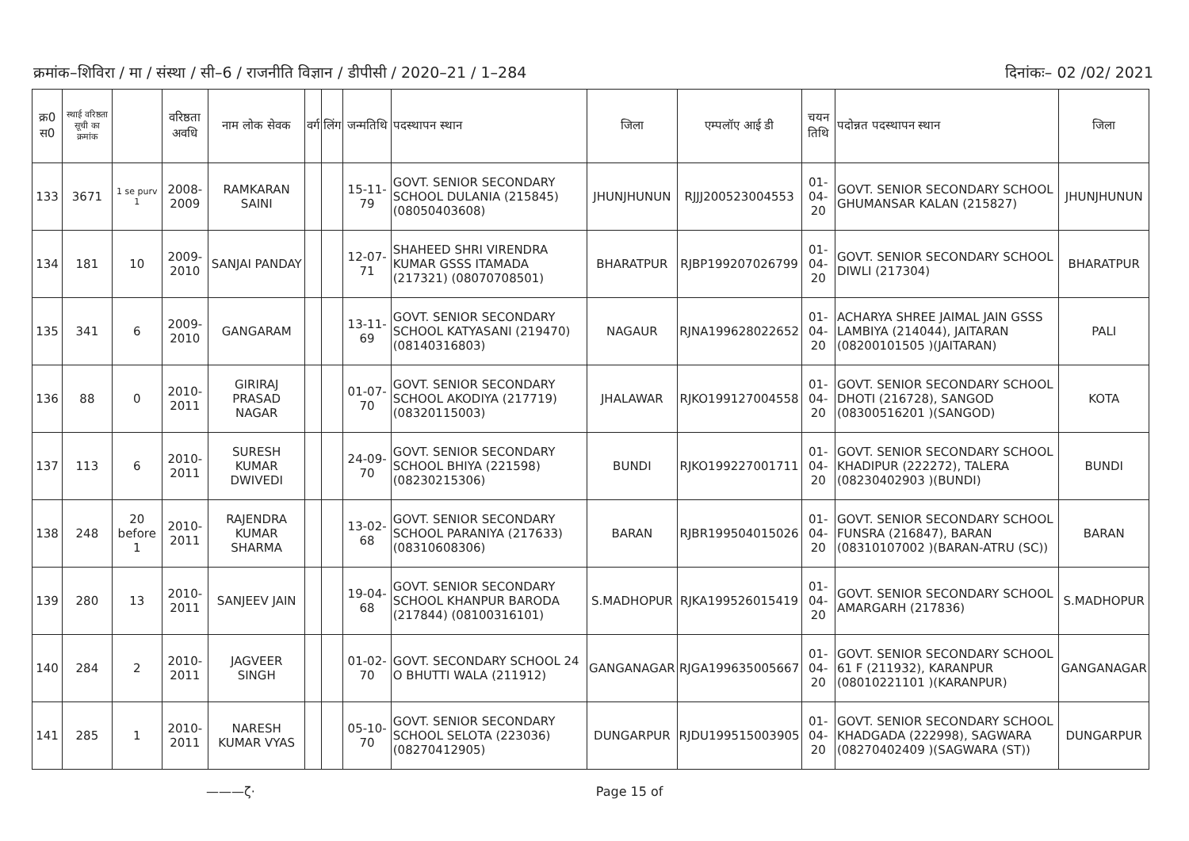क्रमांक–शिविरा / मा / संस्था / सी–6 / राजनीति विज्ञान / डीपीसी / 2020–21 / 1–284
दिनांकः– 02 /02/ 2021
| क्र0 स0 | स्थाई वरिष्ठता सूची का क्रमांक | | वरिष्ठता अवधि | नाम लोक सेवक | वर्ग | लिंग | जन्मतिथि | पदस्थापन स्थान | जिला | एम्पलॉए आई डी | चयन तिथि | पदोन्नत पदस्थापन स्थान | जिला |
| --- | --- | --- | --- | --- | --- | --- | --- | --- | --- | --- | --- | --- | --- |
| 133 | 3671 | 1 se purv 1 | 2008-2009 | RAMKARAN SAINI | | | 15-11-79 | GOVT. SENIOR SECONDARY SCHOOL DULANIA (215845) (08050403608) | JHUNJHUNUN | RJJJ200523004553 | 01-04-20 | GOVT. SENIOR SECONDARY SCHOOL GHUMANSAR KALAN (215827) | JHUNJHUNUN |
| 134 | 181 | 10 | 2009-2010 | SANJAI PANDAY | | | 12-07-71 | SHAHEED SHRI VIRENDRA KUMAR GSSS ITAMADA (217321) (08070708501) | BHARATPUR | RJBP199207026799 | 01-04-20 | GOVT. SENIOR SECONDARY SCHOOL DIWLI (217304) | BHARATPUR |
| 135 | 341 | 6 | 2009-2010 | GANGARAM | | | 13-11-69 | GOVT. SENIOR SECONDARY SCHOOL KATYASANI (219470) (08140316803) | NAGAUR | RJNA199628022652 | 01-04-20 | ACHARYA SHREE JAIMAL JAIN GSSS LAMBIYA (214044), JAITARAN (08200101505 )(JAITARAN) | PALI |
| 136 | 88 | 0 | 2010-2011 | GIRIRAJ PRASAD NAGAR | | | 01-07-70 | GOVT. SENIOR SECONDARY SCHOOL AKODIYA (217719) (08320115003) | JHALAWAR | RJKO199127004558 | 01-04-20 | GOVT. SENIOR SECONDARY SCHOOL DHOTI (216728), SANGOD (08300516201 )(SANGOD) | KOTA |
| 137 | 113 | 6 | 2010-2011 | SURESH KUMAR DWIVEDI | | | 24-09-70 | GOVT. SENIOR SECONDARY SCHOOL BHIYA (221598) (08230215306) | BUNDI | RJKO199227001711 | 01-04-20 | GOVT. SENIOR SECONDARY SCHOOL KHADIPUR (222272), TALERA (08230402903 )(BUNDI) | BUNDI |
| 138 | 248 | 20 before 1 | 2010-2011 | RAJENDRA KUMAR SHARMA | | | 13-02-68 | GOVT. SENIOR SECONDARY SCHOOL PARANIYA (217633) (08310608306) | BARAN | RJBR199504015026 | 01-04-20 | GOVT. SENIOR SECONDARY SCHOOL FUNSRA (216847), BARAN (08310107002 )(BARAN-ATRU (SC)) | BARAN |
| 139 | 280 | 13 | 2010-2011 | SANJEEV JAIN | | | 19-04-68 | GOVT. SENIOR SECONDARY SCHOOL KHANPUR BARODA (217844) (08100316101) | S.MADHOPUR | RJKA199526015419 | 01-04-20 | GOVT. SENIOR SECONDARY SCHOOL AMARGARH (217836) | S.MADHOPUR |
| 140 | 284 | 2 | 2010-2011 | JAGVEER SINGH | | | 01-02-70 | GOVT. SECONDARY SCHOOL 24 O BHUTTI WALA (211912) | GANGANAGAR | RJGA199635005667 | 01-04-20 | GOVT. SENIOR SECONDARY SCHOOL 61 F (211932), KARANPUR (08010221101 )(KARANPUR) | GANGANAGAR |
| 141 | 285 | 1 | 2010-2011 | NARESH KUMAR VYAS | | | 05-10-70 | GOVT. SENIOR SECONDARY SCHOOL SELOTA (223036) (08270412905) | DUNGARPUR | RJDU199515003905 | 01-04-20 | GOVT. SENIOR SECONDARY SCHOOL KHADGADA (222998), SAGWARA (08270402409 )(SAGWARA (ST)) | DUNGARPUR |
———ζ· Page 15 of